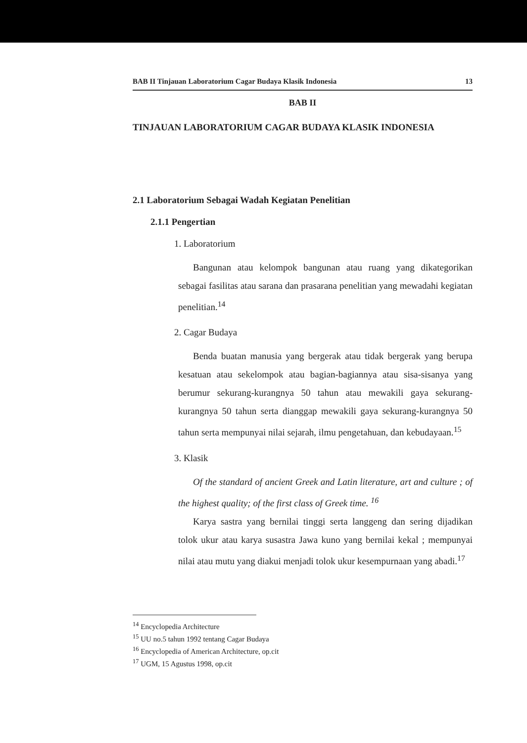BAB II Tinjauan Laboratorium Cagar Budaya Klasik Indonesia 13
BAB II
TINJAUAN LABORATORIUM CAGAR BUDAYA KLASIK INDONESIA
2.1 Laboratorium Sebagai Wadah Kegiatan Penelitian
2.1.1 Pengertian
1. Laboratorium
Bangunan atau kelompok bangunan atau ruang yang dikategorikan sebagai fasilitas atau sarana dan prasarana penelitian yang mewadahi kegiatan penelitian.<sup>14</sup>
2. Cagar Budaya
Benda buatan manusia yang bergerak atau tidak bergerak yang berupa kesatuan atau sekelompok atau bagian-bagiannya atau sisa-sisanya yang berumur sekurang-kurangnya 50 tahun atau mewakili gaya sekurang-kurangnya 50 tahun serta dianggap mewakili gaya sekurang-kurangnya 50 tahun serta mempunyai nilai sejarah, ilmu pengetahuan, dan kebudayaan.<sup>15</sup>
3. Klasik
Of the standard of ancient Greek and Latin literature, art and culture ; of the highest quality; of the first class of Greek time. <sup>16</sup>
Karya sastra yang bernilai tinggi serta langgeng dan sering dijadikan tolok ukur atau karya susastra Jawa kuno yang bernilai kekal ; mempunyai nilai atau mutu yang diakui menjadi tolok ukur kesempurnaan yang abadi.<sup>17</sup>
<sup>14</sup> Encyclopedia Architecture
<sup>15</sup> UU no.5 tahun 1992 tentang Cagar Budaya
<sup>16</sup> Encyclopedia of American Architecture, op.cit
<sup>17</sup> UGM, 15 Agustus 1998, op.cit